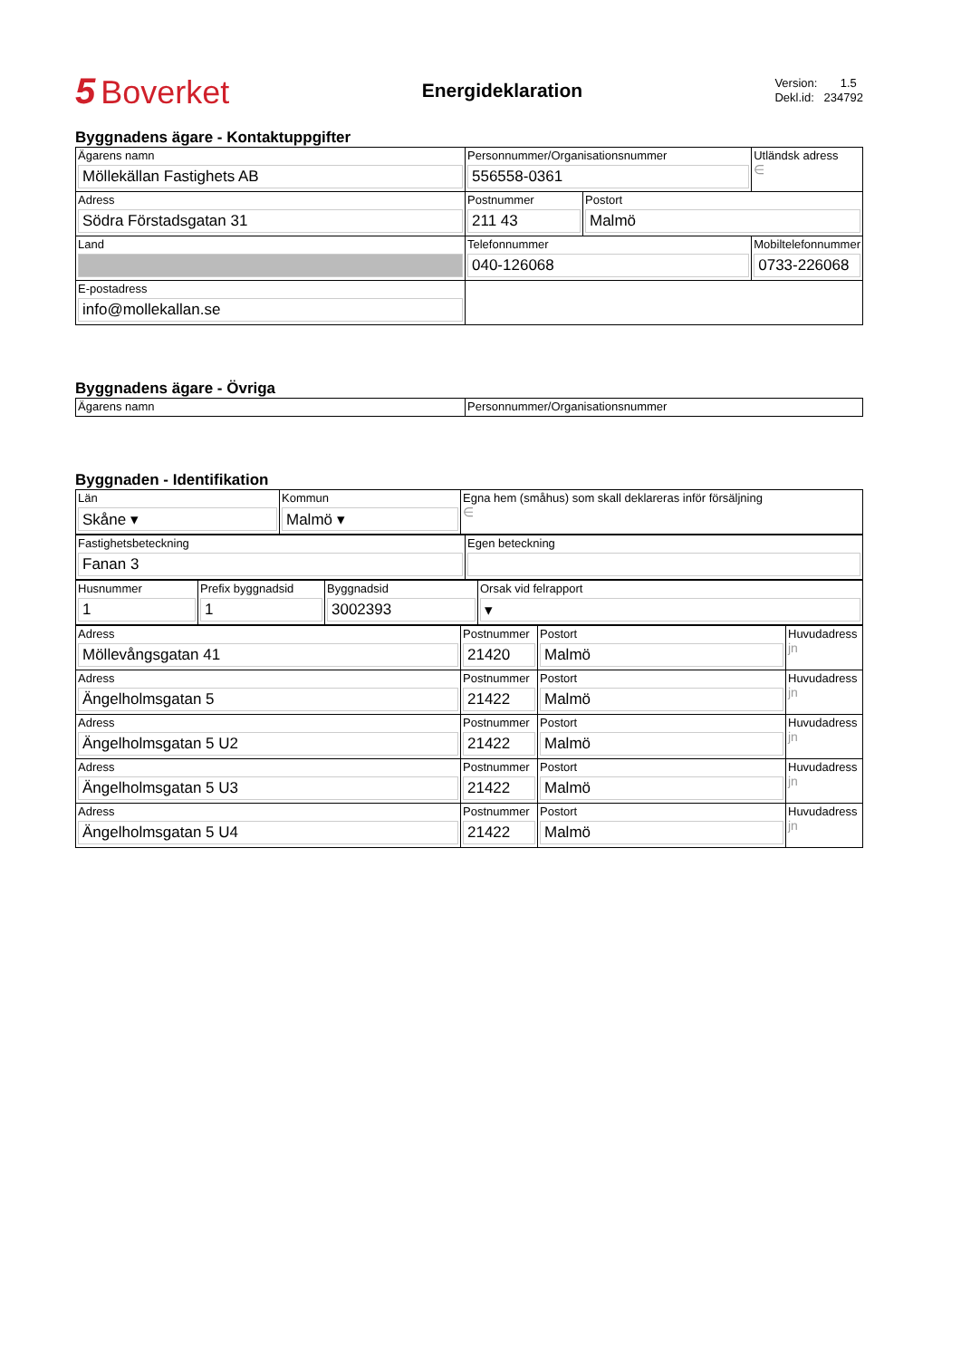5 Boverket
Energideklaration
Version: 1.5
Dekl.id: 234792
Byggnadens ägare - Kontaktuppgifter
| Ägarens namn Möllekällan Fastighets AB | Personnummer/Organisationsnummer 556558-0361 | | Utländsk adress ∈ |
| Adress Södra Förstadsgatan 31 | Postnummer 211 43 | Postort Malmö | |
| Land | Telefonnummer 040-126068 | | Mobiltelefonnummer 0733-226068 |
| E-postadress info@mollekallan.se | | | |
Byggnadens ägare - Övriga
| Ägarens namn | Personnummer/Organisationsnummer |
Byggnaden - Identifikation
| Län Skåne ▾ | Kommun Malmö ▾ | Egna hem (småhus) som skall deklareras inför försäljning ∈ |
| Fastighetsbeteckning Fanan 3 | Egen beteckning |
| Husnummer 1 | Prefix byggnadsid 1 | Byggnadsid 3002393 | Orsak vid felrapport ▾ |
| Adress Möllevångsgatan 41 | Postnummer 21420 | Postort Malmö | Huvudadress jn |
| Adress Ängelholmsgatan 5 | Postnummer 21422 | Postort Malmö | Huvudadress jn |
| Adress Ängelholmsgatan 5 U2 | Postnummer 21422 | Postort Malmö | Huvudadress jn |
| Adress Ängelholmsgatan 5 U3 | Postnummer 21422 | Postort Malmö | Huvudadress jn |
| Adress Ängelholmsgatan 5 U4 | Postnummer 21422 | Postort Malmö | Huvudadress jn |